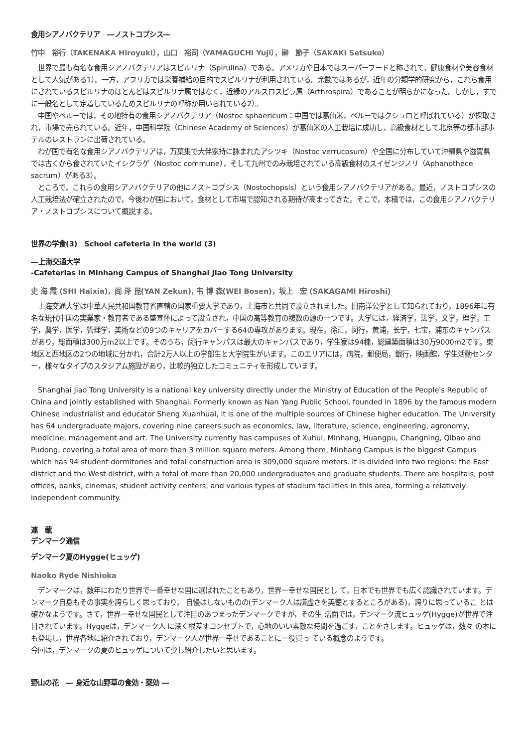食用シアノバクテリア　―ノストコプシス―
竹中　裕行（TAKENAKA Hiroyuki），山口　裕司（YAMAGUCHI Yuji），榊　節子（SAKAKI Setsuko）
　世界で最も有名な食用シアノバクテリアはスピルリナ（Spirulina）である。アメリカや日本ではスーパーフードと称されて，健康食材や美容食材として人気がある1）。一方，アフリカでは栄養補給の目的でスピルリナが利用されている。余談ではあるが，近年の分類学的研究から，これら食用にされているスピルリナのほとんどはスピルリナ属ではなく，近縁のアルスロスピラ属（Arthrospira）であることが明らかになった。しかし，すでに一般名として定着しているためスピルリナの呼称が用いられている2）。
　中国やペルーでは，その地特有の食用シアノバクテリア（Nostoc sphaericum：中国では葛仙米，ペルーではクシュロと呼ばれている）が採取され，市場で売られている。近年，中国科学院（Chinese Academy of Sciences）が葛仙米の人工栽培に成功し，高級食材として北京等の都市部ホテルのレストランに出荷されている。
　わが国で有名な食用シアノバクテリアは，万葉集で大伴家持に詠まれたアシツキ（Nostoc verrucosum）や全国に分布していて沖縄県や滋賀県では古くから食されていたイシクラゲ（Nostoc commune），そして九州でのみ栽培されている高級食材のスイゼンジノリ（Aphanothece sacrum）がある3）。
　ところで，これらの食用シアノバクテリアの他にノストコプシス（Nostochopsis）という食用シアノバクテリアがある。最近，ノストコプシスの人工栽培法が確立されたので，今後わが国において，食材として市場で認知される期待が高まってきた。そこで，本稿では，この食用シアノバクテリア・ノストコプシスについて概説する。
世界の学食(3)　School cafeteria in the world (3)
―上海交通大学
-Cafeterias in Minhang Campus of Shanghai Jiao Tong University
史 海 霞 (SHI Haixia)，阎 泽 昆(YAN Zekun), 韦 博 森(WEI Bosen)，坂上　宏 (SAKAGAMI Hiroshi)
　上海交通大学は中華人民共和国教育省直轄の国家重要大学であり，上海市と共同で設立されました。旧南洋公学として知られており，1896年に有名な現代中国の実業家・教育者である盛宣怀によって設立され，中国の高等教育の複数の源の一つです。大学には，経済学，法学，文学，理学，工学，農学，医学，管理学，美術などの9つのキャリアをカバーする64の専攻があります。現在，徐汇，闵行，黄浦，长宁，七宝，浦东のキャンパスがあり，総面積は300万m2以上です。そのうち，闵行キャンパスは最大のキャンパスであり，学生寮は94棟，総建築面積は30万9000m2です。東地区と西地区の2つの地域に分かれ，合計2万人以上の学部生と大学院生がいます。このエリアには，病院，郵便局，銀行，映画館，学生活動センター，様々なタイプのスタジアム施設があり，比較的独立したコミュニティを形成しています。
　Shanghai Jiao Tong University is a national key university directly under the Ministry of Education of the People's Republic of China and jointly established with Shanghai. Formerly known as Nan Yang Public School, founded in 1896 by the famous modern Chinese industrialist and educator Sheng Xuanhuai, it is one of the multiple sources of Chinese higher education. The University has 64 undergraduate majors, covering nine careers such as economics, law, literature, science, engineering, agronomy, medicine, management and art. The University currently has campuses of Xuhui, Minhang, Huangpu, Changning, Qibao and Pudong, covering a total area of more than 3 million square meters. Among them, Minhang Campus is the biggest Campus which has 94 student dormitories and total construction area is 309,000 square meters. It is divided into two regions: the East district and the West district, with a total of more than 20,000 undergraduates and graduate students. There are hospitals, post offices, banks, cinemas, student activity centers, and various types of stadium facilities in this area, forming a relatively independent community.
連　載
デンマーク通信
デンマーク夏のHygge(ヒュッゲ)
Naoko Ryde Nishioka
　デンマークは，数年にわたり世界で一番幸せな国に選ばれたこともあり，世界一幸せな国民とし て，日本でも世界でも広く認識されています。デンマーク自身もその事実を誇らしく思っており， 自慢はしないものの(デンマーク人は謙虚さを美徳とするところがある)，誇りに思っているこ とは確かなようです。さて，世界一幸せな国民として注目のあつまったデンマークですが，その生 活面では，デンマーク流ヒュッゲ(Hygge)が世界で注目されています。Hyggeは，デンマーク人 に深く根差すコンセプトで，心地のいい素敵な時間を過ごす，ことをさします。ヒュッゲは，数々 の本にも登場し，世界各地に紹介されており，デンマーク人が世界一幸せであることに一役買っ ている概念のようです。
今回は，デンマークの夏のヒュッゲについて少し紹介したいと思います。
野山の花　― 身近な山野草の食効・薬効 ―